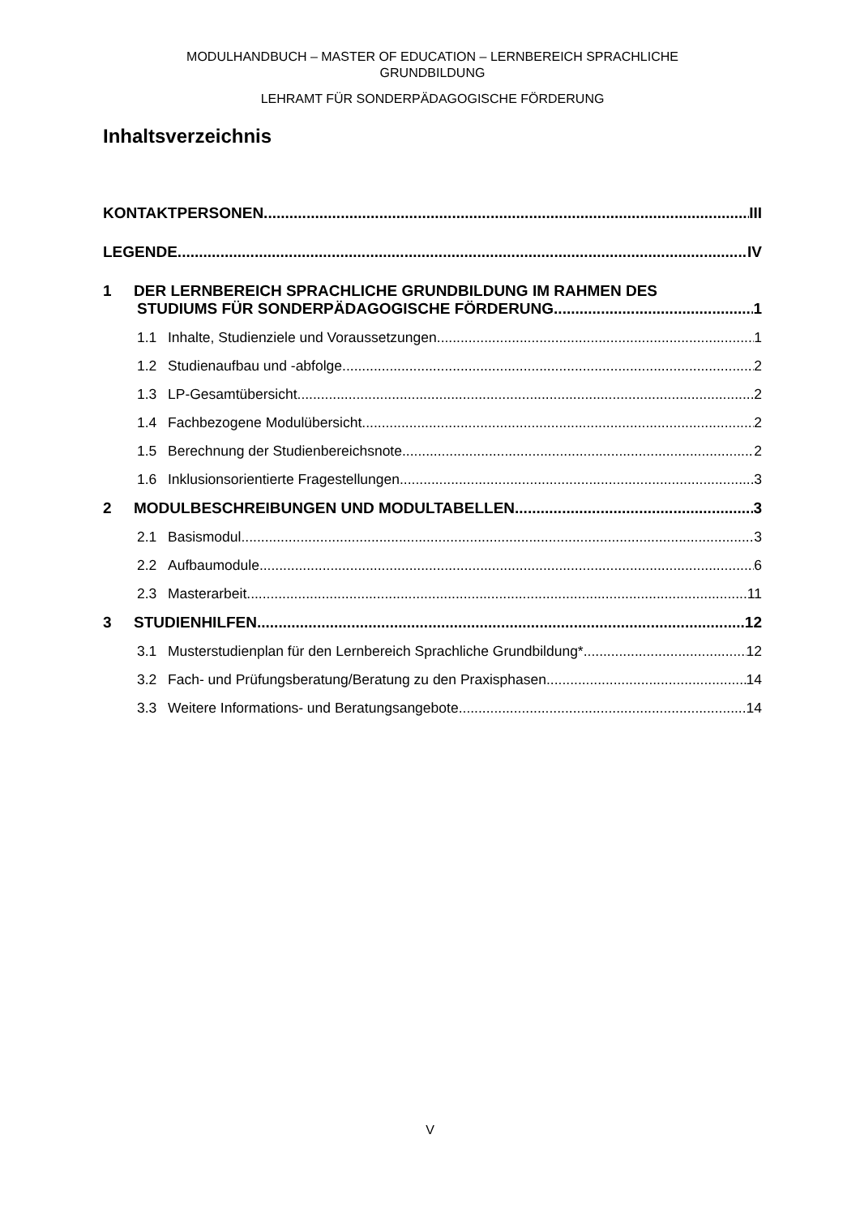MODULHANDBUCH – MASTER OF EDUCATION – LERNBEREICH SPRACHLICHE
GRUNDBILDUNG
LEHRAMT FÜR SONDERPÄDAGOGISCHE FÖRDERUNG
Inhaltsverzeichnis
KONTAKTPERSONEN III
LEGENDE IV
1 DER LERNBEREICH SPRACHLICHE GRUNDBILDUNG IM RAHMEN DES
STUDIUMS FÜR SONDERPÄDAGOGISCHE FÖRDERUNG 1
1.1 Inhalte, Studienziele und Voraussetzungen 1
1.2 Studienaufbau und -abfolge 2
1.3 LP-Gesamtübersicht 2
1.4 Fachbezogene Modulübersicht 2
1.5 Berechnung der Studienbereichsnote 2
1.6 Inklusionsorientierte Fragestellungen 3
2 MODULBESCHREIBUNGEN UND MODULTABELLEN 3
2.1 Basismodul 3
2.2 Aufbaumodule 6
2.3 Masterarbeit 11
3 STUDIENHILFEN 12
3.1 Musterstudienplan für den Lernbereich Sprachliche Grundbildung* 12
3.2 Fach- und Prüfungsberatung/Beratung zu den Praxisphasen 14
3.3 Weitere Informations- und Beratungsangebote 14
V